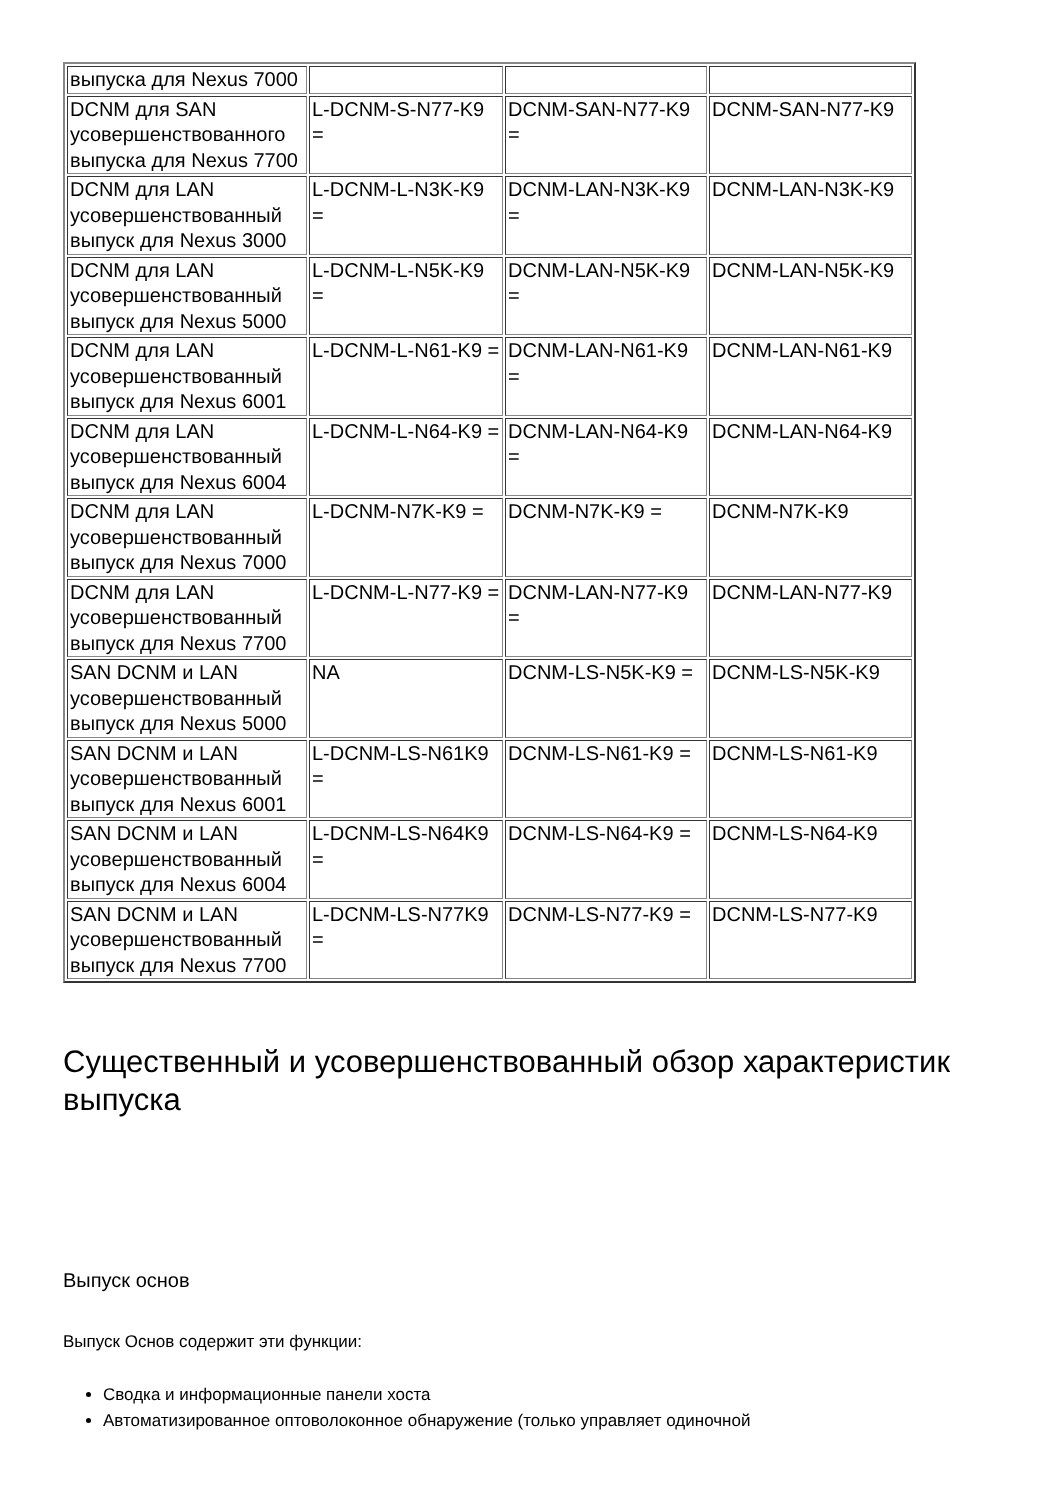| выпуска для Nexus 7000 | | | |
| DCNM для SAN усовершенствованного выпуска для Nexus 7700 | L-DCNM-S-N77-K9 = | DCNM-SAN-N77-K9 = | DCNM-SAN-N77-K9 |
| DCNM для LAN усовершенствованный выпуск для Nexus 3000 | L-DCNM-L-N3K-K9 = | DCNM-LAN-N3K-K9 = | DCNM-LAN-N3K-K9 |
| DCNM для LAN усовершенствованный выпуск для Nexus 5000 | L-DCNM-L-N5K-K9 = | DCNM-LAN-N5K-K9 = | DCNM-LAN-N5K-K9 |
| DCNM для LAN усовершенствованный выпуск для Nexus 6001 | L-DCNM-L-N61-K9 = | DCNM-LAN-N61-K9 = | DCNM-LAN-N61-K9 |
| DCNM для LAN усовершенствованный выпуск для Nexus 6004 | L-DCNM-L-N64-K9 = | DCNM-LAN-N64-K9 = | DCNM-LAN-N64-K9 |
| DCNM для LAN усовершенствованный выпуск для Nexus 7000 | L-DCNM-N7K-K9 = | DCNM-N7K-K9 = | DCNM-N7K-K9 |
| DCNM для LAN усовершенствованный выпуск для Nexus 7700 | L-DCNM-L-N77-K9 = | DCNM-LAN-N77-K9 = | DCNM-LAN-N77-K9 |
| SAN DCNM и LAN усовершенствованный выпуск для Nexus 5000 | NA | DCNM-LS-N5K-K9 = | DCNM-LS-N5K-K9 |
| SAN DCNM и LAN усовершенствованный выпуск для Nexus 6001 | L-DCNM-LS-N61K9 = | DCNM-LS-N61-K9 = | DCNM-LS-N61-K9 |
| SAN DCNM и LAN усовершенствованный выпуск для Nexus 6004 | L-DCNM-LS-N64K9 = | DCNM-LS-N64-K9 = | DCNM-LS-N64-K9 |
| SAN DCNM и LAN усовершенствованный выпуск для Nexus 7700 | L-DCNM-LS-N77K9 = | DCNM-LS-N77-K9 = | DCNM-LS-N77-K9 |
Существенный и усовершенствованный обзор характеристик выпуска
Выпуск основ
Выпуск Основ содержит эти функции:
Сводка и информационные панели хоста
Автоматизированное оптоволоконное обнаружение (только управляет одиночной